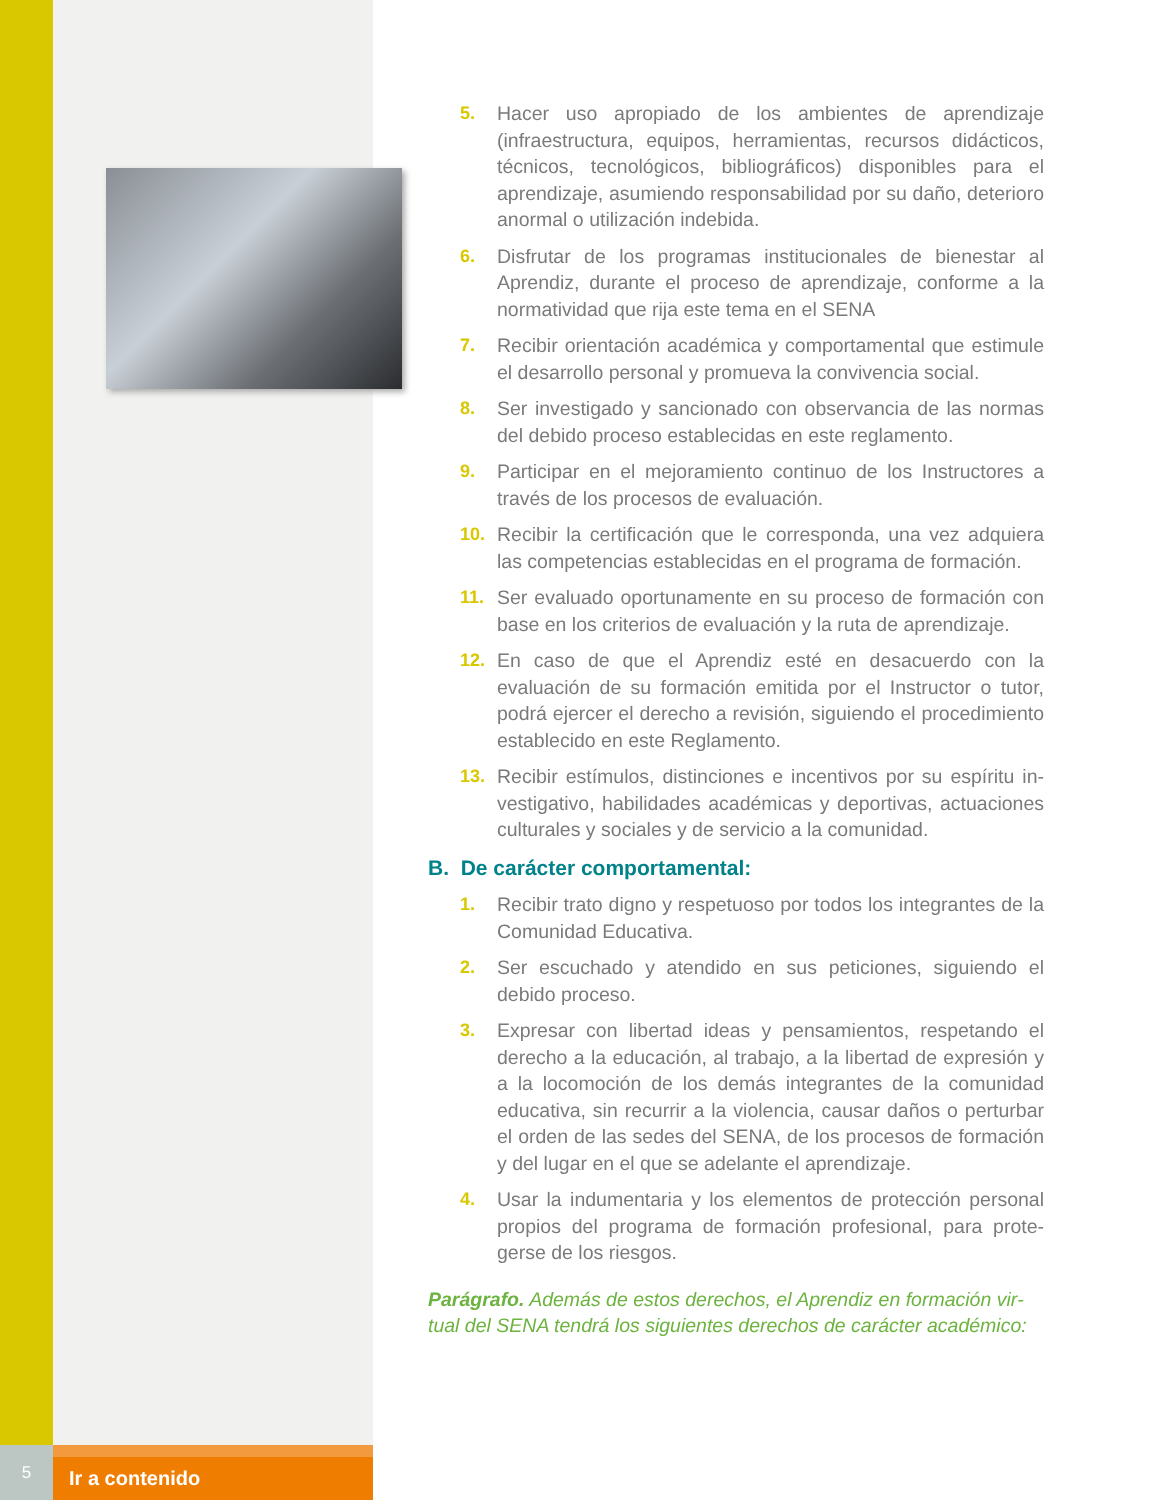5. Hacer uso apropiado de los ambientes de aprendizaje (infraestructura, equipos, herramientas, recursos didácticos, técnicos, tecnológicos, bibliográficos) disponibles para el aprendizaje, asumiendo responsabilidad por su daño, deterioro anormal o utilización indebida.
6. Disfrutar de los programas institucionales de bienestar al Aprendiz, durante el proceso de aprendizaje, conforme a la normatividad que rija este tema en el SENA
7. Recibir orientación académica y comportamental que estimule el desarrollo personal y promueva la convivencia social.
8. Ser investigado y sancionado con observancia de las normas del debido proceso establecidas en este reglamento.
9. Participar en el mejoramiento continuo de los Instructores a través de los procesos de evaluación.
10. Recibir la certificación que le corresponda, una vez adquiera las competencias establecidas en el programa de formación.
11. Ser evaluado oportunamente en su proceso de formación con base en los criterios de evaluación y la ruta de aprendizaje.
12. En caso de que el Aprendiz esté en desacuerdo con la evaluación de su formación emitida por el Instructor o tutor, podrá ejercer el derecho a revisión, siguiendo el procedimiento establecido en este Reglamento.
13. Recibir estímulos, distinciones e incentivos por su espíritu in­vestigativo, habilidades académicas y deportivas, actuacio­nes culturales y sociales y de servicio a la comunidad.
B. De carácter comportamental:
1. Recibir trato digno y respetuoso por todos los integrantes de la Comunidad Educativa.
2. Ser escuchado y atendido en sus peticiones, siguiendo el debido proceso.
3. Expresar con libertad ideas y pensamientos, respetando el derecho a la educación, al trabajo, a la libertad de expresión y a la locomoción de los demás integrantes de la comunidad educativa, sin recurrir a la violencia, causar daños o perturbar el orden de las sedes del SENA, de los procesos de formación y del lugar en el que se adelante el aprendizaje.
4. Usar la indumentaria y los elementos de protección personal propios del programa de formación profesional, para prote­gerse de los riesgos.
Parágrafo. Además de estos derechos, el Aprendiz en formación vir­tual del SENA tendrá los siguientes derechos de carácter académico:
5
Ir a contenido